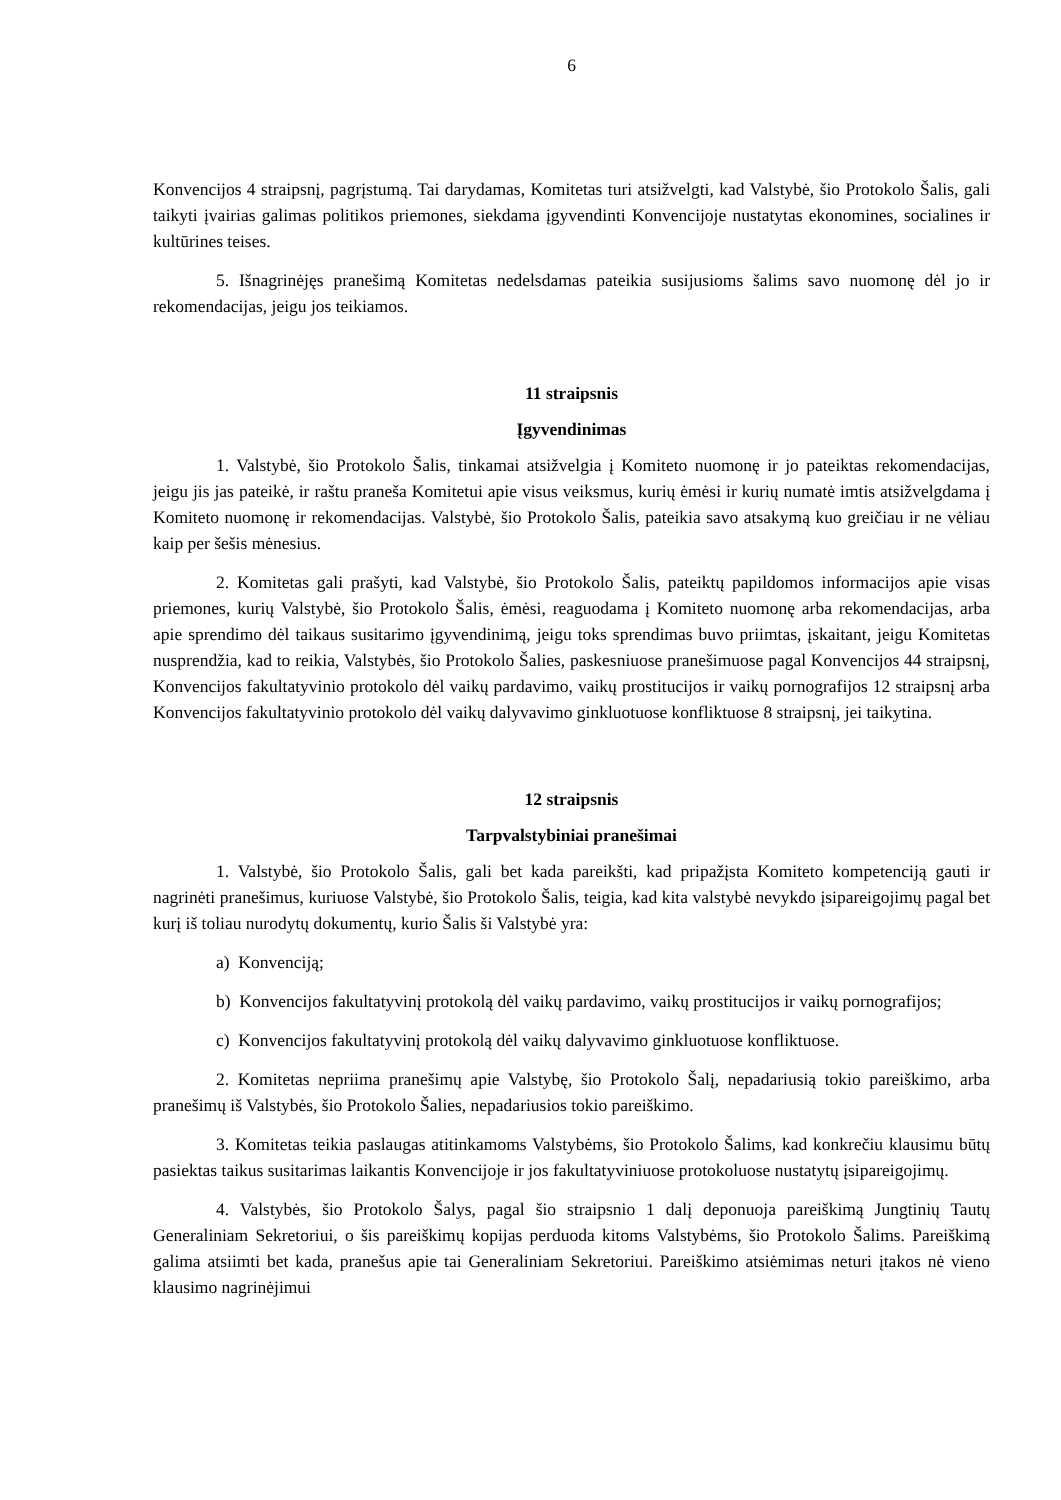6
Konvencijos 4 straipsnį, pagrįstumą. Tai darydamas, Komitetas turi atsižvelgti, kad Valstybė, šio Protokolo Šalis, gali taikyti įvairias galimas politikos priemones, siekdama įgyvendinti Konvencijoje nustatytas ekonomines, socialines ir kultūrines teises.
5. Išnagrinėjęs pranešimą Komitetas nedelsdamas pateikia susijusioms šalims savo nuomonę dėl jo ir rekomendacijas, jeigu jos teikiamos.
11 straipsnis
Įgyvendinimas
1. Valstybė, šio Protokolo Šalis, tinkamai atsižvelgia į Komiteto nuomonę ir jo pateiktas rekomendacijas, jeigu jis jas pateikė, ir raštu praneša Komitetui apie visus veiksmus, kurių ėmėsi ir kurių numatė imtis atsižvelgdama į Komiteto nuomonę ir rekomendacijas. Valstybė, šio Protokolo Šalis, pateikia savo atsakymą kuo greičiau ir ne vėliau kaip per šešis mėnesius.
2. Komitetas gali prašyti, kad Valstybė, šio Protokolo Šalis, pateiktų papildomos informacijos apie visas priemones, kurių Valstybė, šio Protokolo Šalis, ėmėsi, reaguodama į Komiteto nuomonę arba rekomendacijas, arba apie sprendimo dėl taikaus susitarimo įgyvendinimą, jeigu toks sprendimas buvo priimtas, įskaitant, jeigu Komitetas nusprendžia, kad to reikia, Valstybės, šio Protokolo Šalies, paskesniuose pranešimuose pagal Konvencijos 44 straipsnį, Konvencijos fakultatyvinio protokolo dėl vaikų pardavimo, vaikų prostitucijos ir vaikų pornografijos 12 straipsnį arba Konvencijos fakultatyvinio protokolo dėl vaikų dalyvavimo ginkluotuose konfliktuose 8 straipsnį, jei taikytina.
12 straipsnis
Tarpvalstybiniai pranešimai
1. Valstybė, šio Protokolo Šalis, gali bet kada pareikšti, kad pripažįsta Komiteto kompetenciją gauti ir nagrinėti pranešimus, kuriuose Valstybė, šio Protokolo Šalis, teigia, kad kita valstybė nevykdo įsipareigojimų pagal bet kurį iš toliau nurodytų dokumentų, kurio Šalis ši Valstybė yra:
a) Konvenciją;
b) Konvencijos fakultatyvinį protokolą dėl vaikų pardavimo, vaikų prostitucijos ir vaikų pornografijos;
c) Konvencijos fakultatyvinį protokolą dėl vaikų dalyvavimo ginkluotuose konfliktuose.
2. Komitetas nepriima pranešimų apie Valstybę, šio Protokolo Šalį, nepadariusią tokio pareiškimo, arba pranešimų iš Valstybės, šio Protokolo Šalies, nepadariusios tokio pareiškimo.
3. Komitetas teikia paslaugas atitinkamoms Valstybėms, šio Protokolo Šalims, kad konkrečiu klausimu būtų pasiektas taikus susitarimas laikantis Konvencijoje ir jos fakultatyviniuose protokoluose nustatytų įsipareigojimų.
4. Valstybės, šio Protokolo Šalys, pagal šio straipsnio 1 dalį deponuoja pareiškimą Jungtinių Tautų Generaliniam Sekretoriui, o šis pareiškimų kopijas perduoda kitoms Valstybėms, šio Protokolo Šalims. Pareiškimą galima atsiimti bet kada, pranešus apie tai Generaliniam Sekretoriui. Pareiškimo atsiėmimas neturi įtakos nė vieno klausimo nagrinėjimui